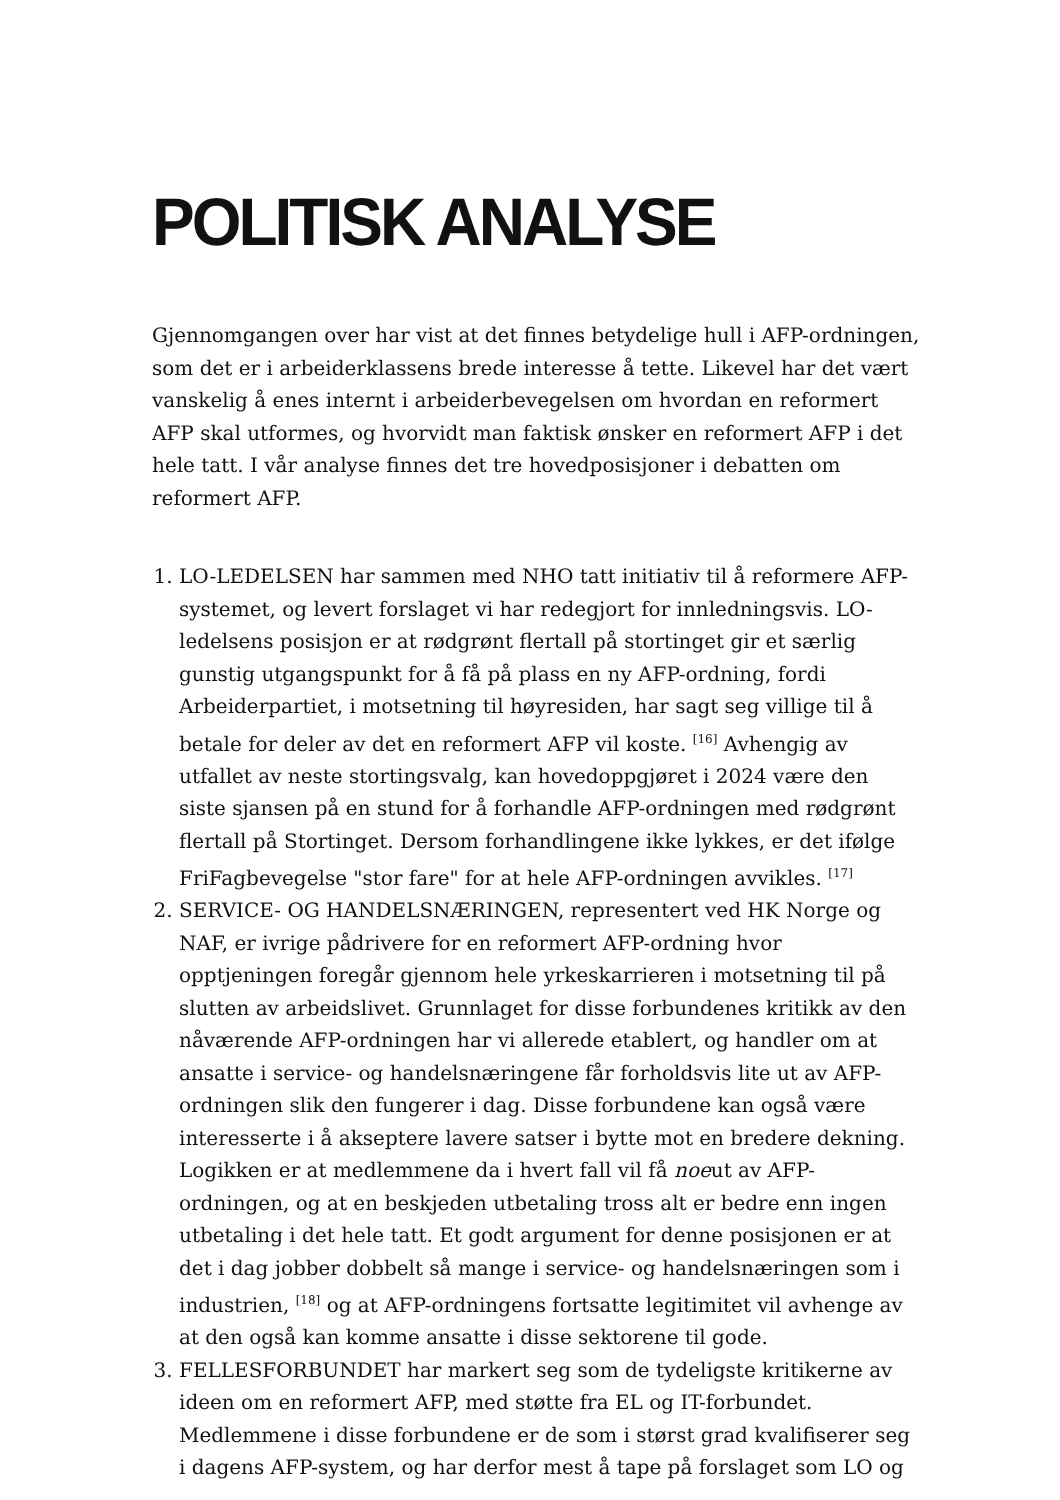POLITISK ANALYSE
Gjennomgangen over har vist at det finnes betydelige hull i AFP-ordningen, som det er i arbeiderklassens brede interesse å tette. Likevel har det vært vanskelig å enes internt i arbeiderbevegelsen om hvordan en reformert AFP skal utformes, og hvorvidt man faktisk ønsker en reformert AFP i det hele tatt. I vår analyse finnes det tre hovedposisjoner i debatten om reformert AFP.
1. LO-LEDELSEN har sammen med NHO tatt initiativ til å reformere AFP-systemet, og levert forslaget vi har redegjort for innledningsvis. LO-ledelsens posisjon er at rødgrønt flertall på stortinget gir et særlig gunstig utgangspunkt for å få på plass en ny AFP-ordning, fordi Arbeiderpartiet, i motsetning til høyresiden, har sagt seg villige til å betale for deler av det en reformert AFP vil koste. <sup>[16]</sup> Avhengig av utfallet av neste stortingsvalg, kan hovedoppgjøret i 2024 være den siste sjansen på en stund for å forhandle AFP-ordningen med rødgrønt flertall på Stortinget. Dersom forhandlingene ikke lykkes, er det ifølge FriFagbevegelse "stor fare" for at hele AFP-ordningen avvikles. <sup>[17]</sup>
2. SERVICE- OG HANDELSNÆRINGEN, representert ved HK Norge og NAF, er ivrige pådrivere for en reformert AFP-ordning hvor opptjeningen foregår gjennom hele yrkeskarrieren i motsetning til på slutten av arbeidslivet. Grunnlaget for disse forbundenes kritikk av den nåværende AFP-ordningen har vi allerede etablert, og handler om at ansatte i service- og handelsnæringene får forholdsvis lite ut av AFP-ordningen slik den fungerer i dag. Disse forbundene kan også være interesserte i å akseptere lavere satser i bytte mot en bredere dekning. Logikken er at medlemmene da i hvert fall vil få noeut av AFP-ordningen, og at en beskjeden utbetaling tross alt er bedre enn ingen utbetaling i det hele tatt. Et godt argument for denne posisjonen er at det i dag jobber dobbelt så mange i service- og handelsnæringen som i industrien, <sup>[18]</sup> og at AFP-ordningens fortsatte legitimitet vil avhenge av at den også kan komme ansatte i disse sektorene til gode.
3. FELLESFORBUNDET har markert seg som de tydeligste kritikerne av ideen om en reformert AFP, med støtte fra EL og IT-forbundet. Medlemmene i disse forbundene er de som i størst grad kvalifiserer seg i dagens AFP-system, og har derfor mest å tape på forslaget som LO og